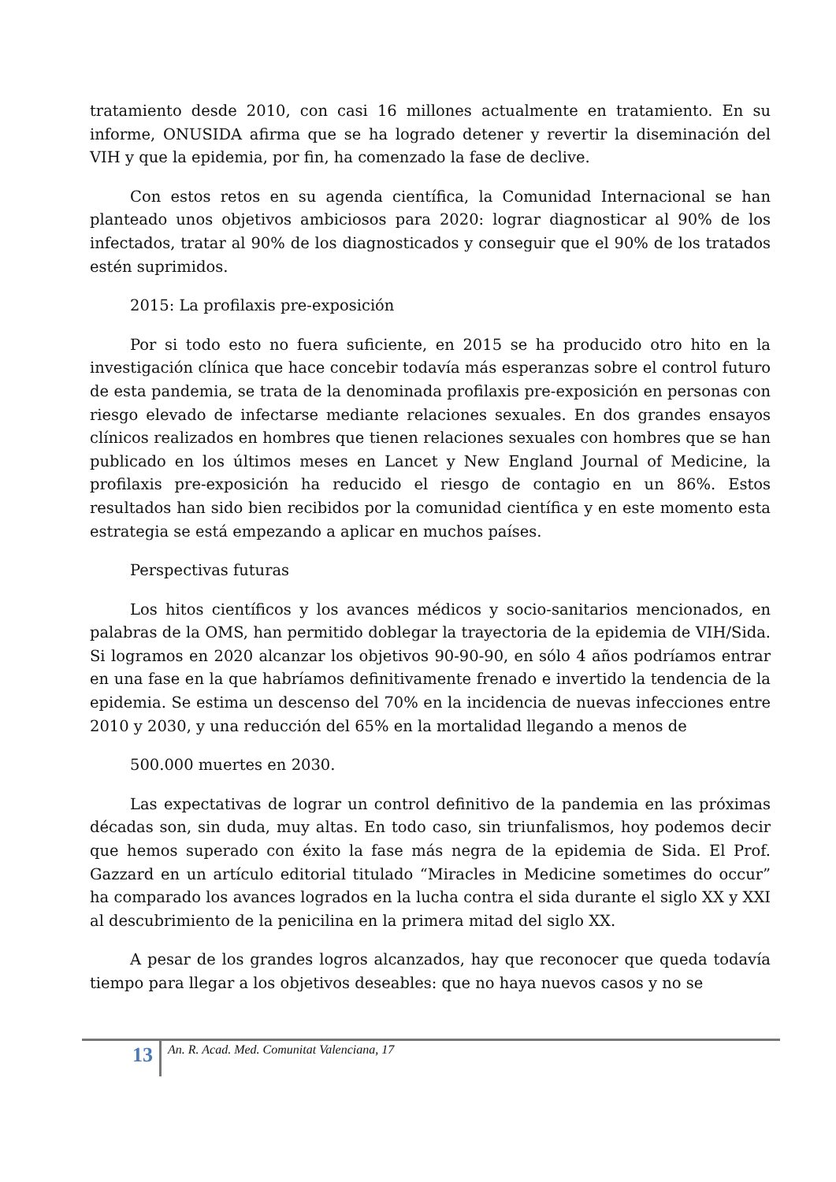tratamiento desde 2010, con casi 16 millones actualmente en tratamiento. En su informe, ONUSIDA afirma que se ha logrado detener y revertir la diseminación del VIH y que la epidemia, por fin, ha comenzado la fase de declive.
Con estos retos en su agenda científica, la Comunidad Internacional se han planteado unos objetivos ambiciosos para 2020: lograr diagnosticar al 90% de los infectados, tratar al 90% de los diagnosticados y conseguir que el 90% de los tratados estén suprimidos.
2015: La profilaxis pre-exposición
Por si todo esto no fuera suficiente, en 2015 se ha producido otro hito en la investigación clínica que hace concebir todavía más esperanzas sobre el control futuro de esta pandemia, se trata de la denominada profilaxis pre-exposición en personas con riesgo elevado de infectarse mediante relaciones sexuales. En dos grandes ensayos clínicos realizados en hombres que tienen relaciones sexuales con hombres que se han publicado en los últimos meses en Lancet y New England Journal of Medicine, la profilaxis pre-exposición ha reducido el riesgo de contagio en un 86%. Estos resultados han sido bien recibidos por la comunidad científica y en este momento esta estrategia se está empezando a aplicar en muchos países.
Perspectivas futuras
Los hitos científicos y los avances médicos y socio-sanitarios mencionados, en palabras de la OMS, han permitido doblegar la trayectoria de la epidemia de VIH/Sida. Si logramos en 2020 alcanzar los objetivos 90-90-90, en sólo 4 años podríamos entrar en una fase en la que habríamos definitivamente frenado e invertido la tendencia de la epidemia. Se estima un descenso del 70% en la incidencia de nuevas infecciones entre 2010 y 2030, y una reducción del 65% en la mortalidad llegando a menos de
500.000 muertes en 2030.
Las expectativas de lograr un control definitivo de la pandemia en las próximas décadas son, sin duda, muy altas. En todo caso, sin triunfalismos, hoy podemos decir que hemos superado con éxito la fase más negra de la epidemia de Sida. El Prof. Gazzard en un artículo editorial titulado “Miracles in Medicine sometimes do occur” ha comparado los avances logrados en la lucha contra el sida durante el siglo XX y XXI al descubrimiento de la penicilina en la primera mitad del siglo XX.
A pesar de los grandes logros alcanzados, hay que reconocer que queda todavía tiempo para llegar a los objetivos deseables: que no haya nuevos casos y no se
13
An. R. Acad. Med. Comunitat Valenciana, 17